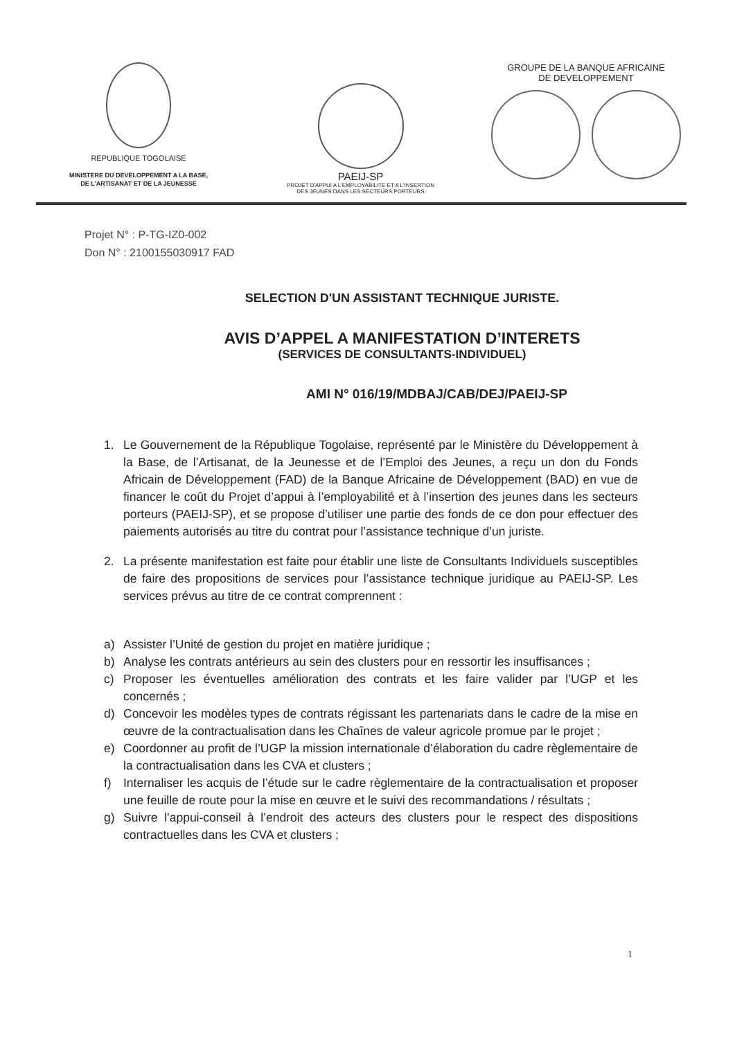REPUBLIQUE TOGOLAISE
MINISTERE DU DEVELOPPEMENT A LA BASE,
DE L'ARTISANAT ET DE LA JEUNESSE
PAEIJ-SP
PROJET D'APPUI A L'EMPLOYABILITE ET A L'INSERTION
DES JEUNES DANS LES SECTEURS PORTEURS
GROUPE DE LA BANQUE AFRICAINE
DE DEVELOPPEMENT
Projet N° : P-TG-IZ0-002
Don N° : 2100155030917 FAD
SELECTION D'UN ASSISTANT TECHNIQUE JURISTE.
AVIS D’APPEL A MANIFESTATION D’INTERETS
(SERVICES DE CONSULTANTS-INDIVIDUEL)
AMI N° 016/19/MDBAJ/CAB/DEJ/PAEIJ-SP
1. Le Gouvernement de la République Togolaise, représenté par le Ministère du Développement à la Base, de l’Artisanat, de la Jeunesse et de l’Emploi des Jeunes, a reçu un don du Fonds Africain de Développement (FAD) de la Banque Africaine de Développement (BAD) en vue de financer le coût du Projet d’appui à l’employabilité et à l’insertion des jeunes dans les secteurs porteurs (PAEIJ-SP), et se propose d’utiliser une partie des fonds de ce don pour effectuer des paiements autorisés au titre du contrat pour l’assistance technique d’un juriste.
2. La présente manifestation est faite pour établir une liste de Consultants Individuels susceptibles de faire des propositions de services pour l’assistance technique juridique au PAEIJ-SP. Les services prévus au titre de ce contrat comprennent :
a) Assister l’Unité de gestion du projet en matière juridique ;
b) Analyse les contrats antérieurs au sein des clusters pour en ressortir les insuffisances ;
c) Proposer les éventuelles amélioration des contrats et les faire valider par l’UGP et les concernés ;
d) Concevoir les modèles types de contrats régissant les partenariats dans le cadre de la mise en œuvre de la contractualisation dans les Chaînes de valeur agricole promue par le projet ;
e) Coordonner au profit de l’UGP la mission internationale d’élaboration du cadre règlementaire de la contractualisation dans les CVA et clusters ;
f) Internaliser les acquis de l’étude sur le cadre règlementaire de la contractualisation et proposer une feuille de route pour la mise en œuvre et le suivi des recommandations / résultats ;
g) Suivre l’appui-conseil à l’endroit des acteurs des clusters pour le respect des dispositions contractuelles dans les CVA et clusters ;
1